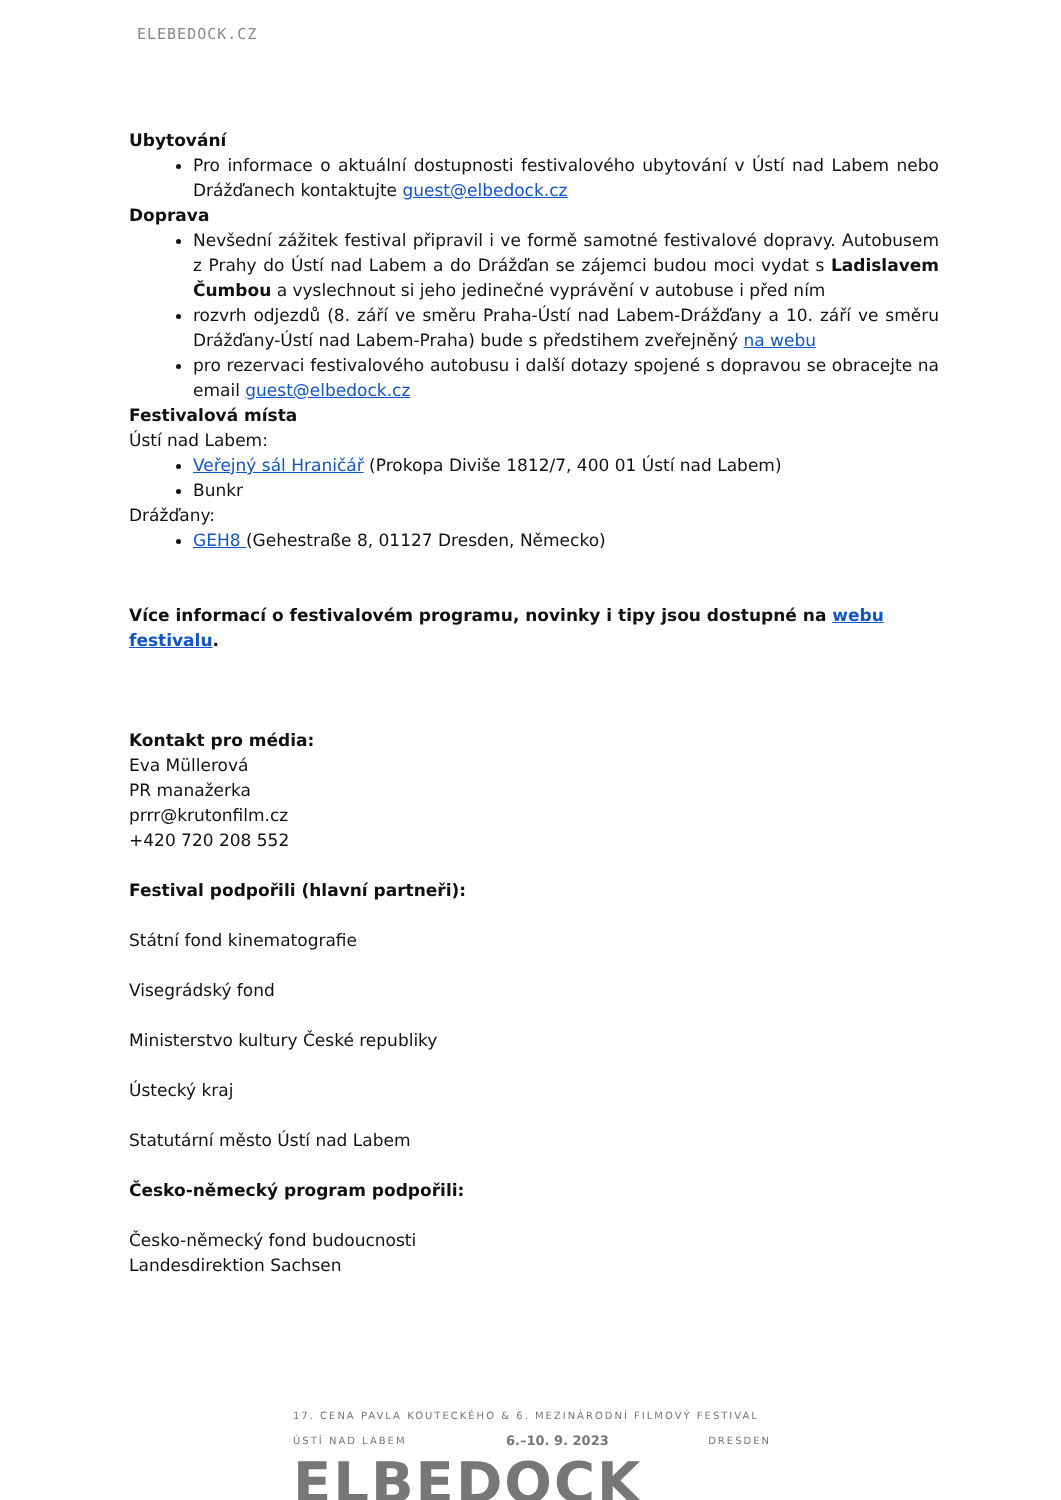ELEBEDOCK.CZ
Ubytování
Pro informace o aktuální dostupnosti festivalového ubytování v Ústí nad Labem nebo Drážďanech kontaktujte guest@elbedock.cz
Doprava
Nevšední zážitek festival připravil i ve formě samotné festivalové dopravy. Autobusem z Prahy do Ústí nad Labem a do Drážďan se zájemci budou moci vydat s Ladislavem Čumbou a vyslechnout si jeho jedinečné vyprávění v autobuse i před ním
rozvrh odjezdů (8. září ve směru Praha-Ústí nad Labem-Drážďany a 10. září ve směru Drážďany-Ústí nad Labem-Praha) bude s předstihem zveřejněný na webu
pro rezervaci festivalového autobusu i další dotazy spojené s dopravou se obracejte na email guest@elbedock.cz
Festivalová místa
Ústí nad Labem:
Veřejný sál Hraničář (Prokopa Diviše 1812/7, 400 01 Ústí nad Labem)
Bunkr
Drážďany:
GEH8 (Gehestraße 8, 01127 Dresden, Německo)
Více informací o festivalovém programu, novinky i tipy jsou dostupné na webu festivalu.
Kontakt pro média:
Eva Müllerová
PR manažerka
prrr@krutonfilm.cz
+420 720 208 552
Festival podpořili (hlavní partneři):
Státní fond kinematografie
Visegrádský fond
Ministerstvo kultury České republiky
Ústecký kraj
Statutární město Ústí nad Labem
Česko-německý program podpořili:
Česko-německý fond budoucnosti
Landesdirektion Sachsen
17. CENA PAVLA KOUTECKÉHO & 6. MEZINÁRODNÍ FILMOVÝ FESTIVAL
ÚSTÍ NAD LABEM 6.–10. 9. 2023 DRESDEN
ELBEDOCK